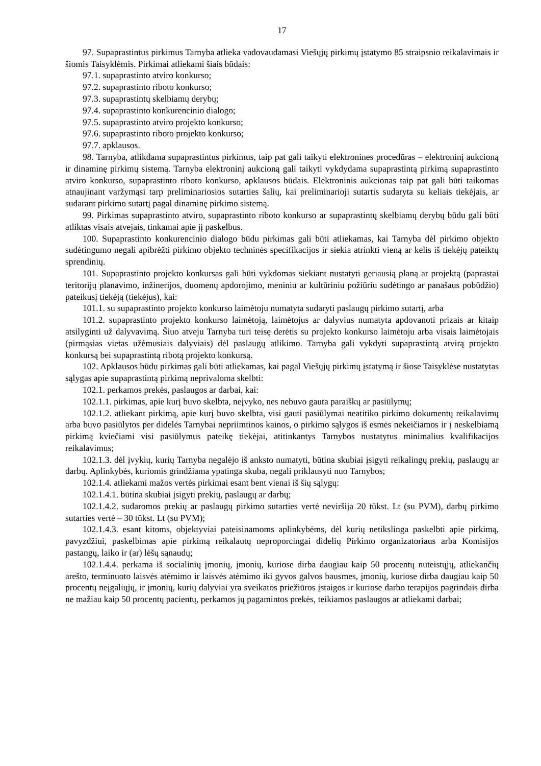17
97. Supaprastintus pirkimus Tarnyba atlieka vadovaudamasi Viešųjų pirkimų įstatymo 85 straipsnio reikalavimais ir šiomis Taisyklėmis. Pirkimai atliekami šiais būdais:
97.1. supaprastinto atviro konkurso;
97.2. supaprastinto riboto konkurso;
97.3. supaprastintų skelbiamų derybų;
97.4. supaprastinto konkurencinio dialogo;
97.5. supaprastinto atviro projekto konkurso;
97.6. supaprastinto riboto projekto konkurso;
97.7. apklausos.
98. Tarnyba, atlikdama supaprastintus pirkimus, taip pat gali taikyti elektronines procedūras – elektroninį aukcioną ir dinaminę pirkimų sistemą. Tarnyba elektroninį aukcioną gali taikyti vykdydama supaprastintą pirkimą supaprastinto atviro konkurso, supaprastinto riboto konkurso, apklausos būdais. Elektroninis aukcionas taip pat gali būti taikomas atnaujinant varžymąsi tarp preliminariosios sutarties šalių, kai preliminarioji sutartis sudaryta su keliais tiekėjais, ar sudarant pirkimo sutartį pagal dinaminę pirkimo sistemą.
99. Pirkimas supaprastinto atviro, supaprastinto riboto konkurso ar supaprastintų skelbiamų derybų būdu gali būti atliktas visais atvejais, tinkamai apie jį paskelbus.
100. Supaprastinto konkurencinio dialogo būdu pirkimas gali būti atliekamas, kai Tarnyba dėl pirkimo objekto sudėtingumo negali apibrėžti pirkimo objekto techninės specifikacijos ir siekia atrinkti vieną ar kelis iš tiekėjų pateiktų sprendinių.
101. Supaprastinto projekto konkursas gali būti vykdomas siekiant nustatyti geriausią planą ar projektą (paprastai teritorijų planavimo, inžinerijos, duomenų apdorojimo, meniniu ar kultūriniu požiūriu sudėtingo ar panašaus pobūdžio) pateikusį tiekėją (tiekėjus), kai:
101.1. su supaprastinto projekto konkurso laimėtoju numatyta sudaryti paslaugų pirkimo sutartį, arba
101.2. supaprastinto projekto konkurso laimėtoją, laimėtojus ar dalyvius numatyta apdovanoti prizais ar kitaip atsilyginti už dalyvavimą. Šiuo atveju Tarnyba turi teisę derėtis su projekto konkurso laimėtoju arba visais laimėtojais (pirmąsias vietas užėmusiais dalyviais) dėl paslaugų atlikimo. Tarnyba gali vykdyti supaprastintą atvirą projekto konkursą bei supaprastintą ribotą projekto konkursą.
102. Apklausos būdu pirkimas gali būti atliekamas, kai pagal Viešųjų pirkimų įstatymą ir šiose Taisyklėse nustatytas sąlygas apie supaprastintą pirkimą neprivaloma skelbti:
102.1. perkamos prekės, paslaugos ar darbai, kai:
102.1.1. pirkimas, apie kurį buvo skelbta, neįvyko, nes nebuvo gauta paraiškų ar pasiūlymų;
102.1.2. atliekant pirkimą, apie kurį buvo skelbta, visi gauti pasiūlymai neatitiko pirkimo dokumentų reikalavimų arba buvo pasiūlytos per didelės Tarnybai nepriimtinos kainos, o pirkimo sąlygos iš esmės nekeičiamos ir į neskelbiamą pirkimą kviečiami visi pasiūlymus pateikę tiekėjai, atitinkantys Tarnybos nustatytus minimalius kvalifikacijos reikalavimus;
102.1.3. dėl įvykių, kurių Tarnyba negalėjo iš anksto numatyti, būtina skubiai įsigyti reikalingų prekių, paslaugų ar darbų. Aplinkybės, kuriomis grindžiama ypatinga skuba, negali priklausyti nuo Tarnybos;
102.1.4. atliekami mažos vertės pirkimai esant bent vienai iš šių sąlygų:
102.1.4.1. būtina skubiai įsigyti prekių, paslaugų ar darbų;
102.1.4.2. sudaromos prekių ar paslaugų pirkimo sutarties vertė neviršija 20 tūkst. Lt (su PVM), darbų pirkimo sutarties vertė – 30 tūkst. Lt (su PVM);
102.1.4.3. esant kitoms, objektyviai pateisinamoms aplinkybėms, dėl kurių netikslinga paskelbti apie pirkimą, pavyzdžiui, paskelbimas apie pirkimą reikalautų neproporcingai didelių Pirkimo organizatoriaus arba Komisijos pastangų, laiko ir (ar) lėšų sąnaudų;
102.1.4.4. perkama iš socialinių įmonių, įmonių, kuriose dirba daugiau kaip 50 procentų nuteistųjų, atliekančių arešto, terminuoto laisvės atėmimo ir laisvės atėmimo iki gyvos galvos bausmes, įmonių, kuriose dirba daugiau kaip 50 procentų neįgaliųjų, ir įmonių, kurių dalyviai yra sveikatos priežiūros įstaigos ir kuriose darbo terapijos pagrindais dirba ne mažiau kaip 50 procentų pacientų, perkamos jų pagamintos prekės, teikiamos paslaugos ar atliekami darbai;